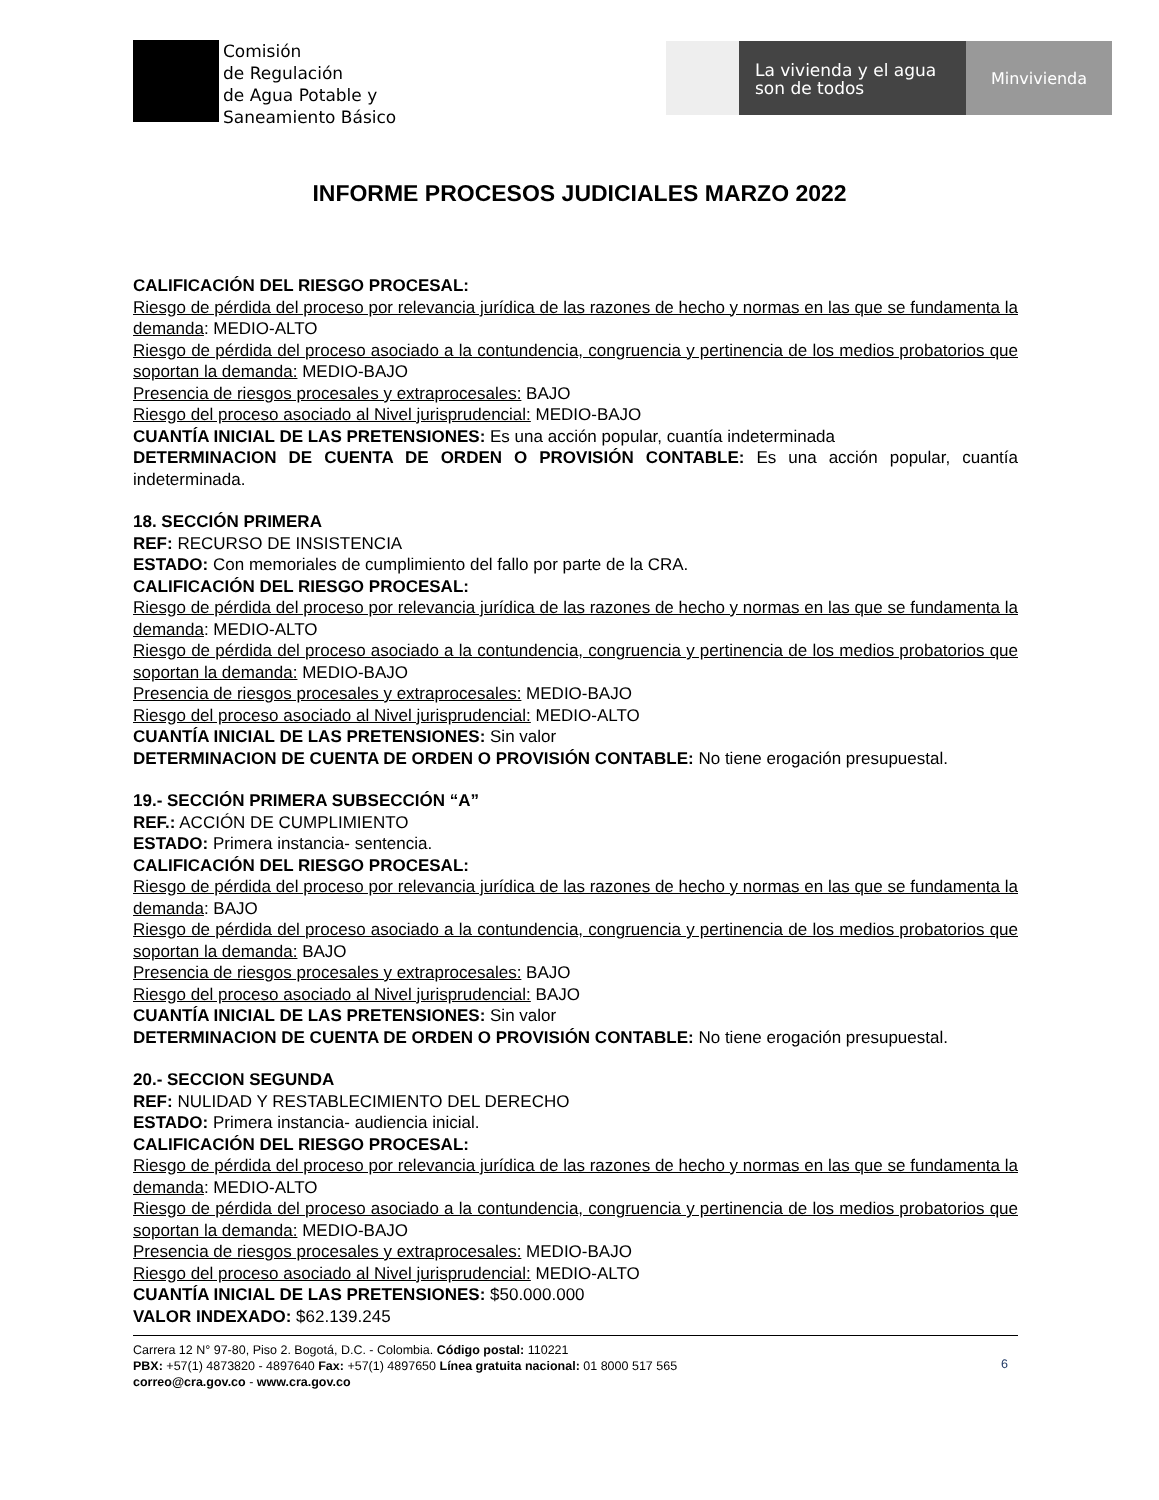Comisión
de Regulación
de Agua Potable y
Saneamiento Básico
La vivienda y el agua
son de todos
Minvivienda
INFORME PROCESOS JUDICIALES MARZO 2022
CALIFICACIÓN DEL RIESGO PROCESAL:
Riesgo de pérdida del proceso por relevancia jurídica de las razones de hecho y normas en las que se fundamenta la demanda: MEDIO-ALTO
Riesgo de pérdida del proceso asociado a la contundencia, congruencia y pertinencia de los medios probatorios que soportan la demanda: MEDIO-BAJO
Presencia de riesgos procesales y extraprocesales: BAJO
Riesgo del proceso asociado al Nivel jurisprudencial: MEDIO-BAJO
CUANTÍA INICIAL DE LAS PRETENSIONES: Es una acción popular, cuantía indeterminada
DETERMINACION DE CUENTA DE ORDEN O PROVISIÓN CONTABLE: Es una acción popular, cuantía indeterminada.
18. SECCIÓN PRIMERA
REF: RECURSO DE INSISTENCIA
ESTADO: Con memoriales de cumplimiento del fallo por parte de la CRA.
CALIFICACIÓN DEL RIESGO PROCESAL:
Riesgo de pérdida del proceso por relevancia jurídica de las razones de hecho y normas en las que se fundamenta la demanda: MEDIO-ALTO
Riesgo de pérdida del proceso asociado a la contundencia, congruencia y pertinencia de los medios probatorios que soportan la demanda: MEDIO-BAJO
Presencia de riesgos procesales y extraprocesales: MEDIO-BAJO
Riesgo del proceso asociado al Nivel jurisprudencial: MEDIO-ALTO
CUANTÍA INICIAL DE LAS PRETENSIONES: Sin valor
DETERMINACION DE CUENTA DE ORDEN O PROVISIÓN CONTABLE: No tiene erogación presupuestal.
19.- SECCIÓN PRIMERA SUBSECCIÓN “A”
REF.: ACCIÓN DE CUMPLIMIENTO
ESTADO: Primera instancia- sentencia.
CALIFICACIÓN DEL RIESGO PROCESAL:
Riesgo de pérdida del proceso por relevancia jurídica de las razones de hecho y normas en las que se fundamenta la demanda: BAJO
Riesgo de pérdida del proceso asociado a la contundencia, congruencia y pertinencia de los medios probatorios que soportan la demanda: BAJO
Presencia de riesgos procesales y extraprocesales: BAJO
Riesgo del proceso asociado al Nivel jurisprudencial: BAJO
CUANTÍA INICIAL DE LAS PRETENSIONES: Sin valor
DETERMINACION DE CUENTA DE ORDEN O PROVISIÓN CONTABLE: No tiene erogación presupuestal.
20.- SECCION SEGUNDA
REF: NULIDAD Y RESTABLECIMIENTO DEL DERECHO
ESTADO: Primera instancia- audiencia inicial.
CALIFICACIÓN DEL RIESGO PROCESAL:
Riesgo de pérdida del proceso por relevancia jurídica de las razones de hecho y normas en las que se fundamenta la demanda: MEDIO-ALTO
Riesgo de pérdida del proceso asociado a la contundencia, congruencia y pertinencia de los medios probatorios que soportan la demanda: MEDIO-BAJO
Presencia de riesgos procesales y extraprocesales: MEDIO-BAJO
Riesgo del proceso asociado al Nivel jurisprudencial: MEDIO-ALTO
CUANTÍA INICIAL DE LAS PRETENSIONES: $50.000.000
VALOR INDEXADO: $62.139.245
Carrera 12 N° 97-80, Piso 2. Bogotá, D.C. - Colombia. Código postal: 110221
PBX: +57(1) 4873820 - 4897640 Fax: +57(1) 4897650 Línea gratuita nacional: 01 8000 517 565
correo@cra.gov.co - www.cra.gov.co
6